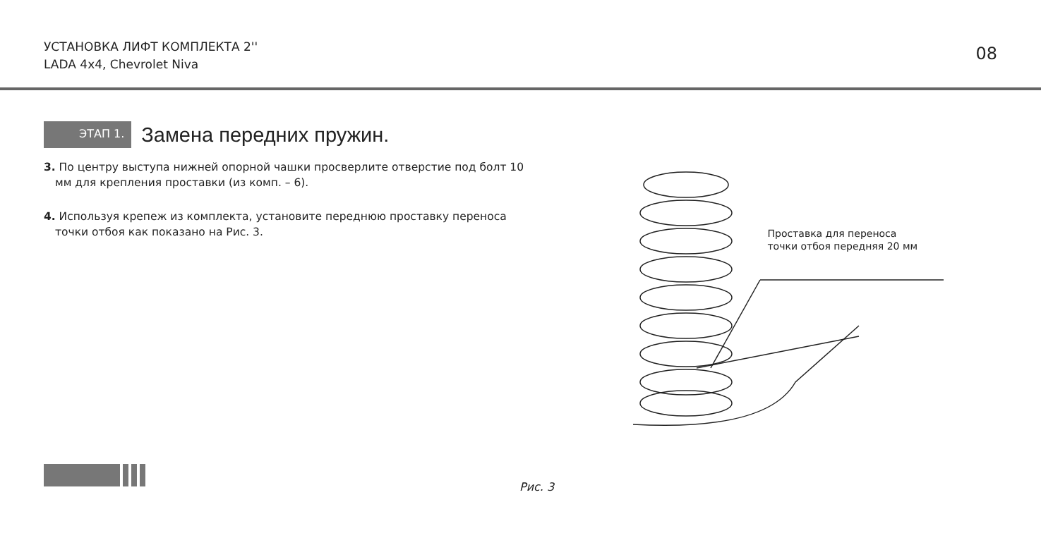УСТАНОВКА ЛИФТ КОМПЛЕКТА 2''
LADA 4x4, Chevrolet Niva
08
ЭТАП 1.
Замена передних пружин.
3. По центру выступа нижней опорной чашки просверлите отверстие под болт 10 мм для крепления проставки (из комп. – 6).
4. Используя крепеж из комплекта, установите переднюю проставку переноса точки отбоя как показано на Рис. 3.
Проставка для переноса
точки отбоя передняя 20 мм
Рис. 3